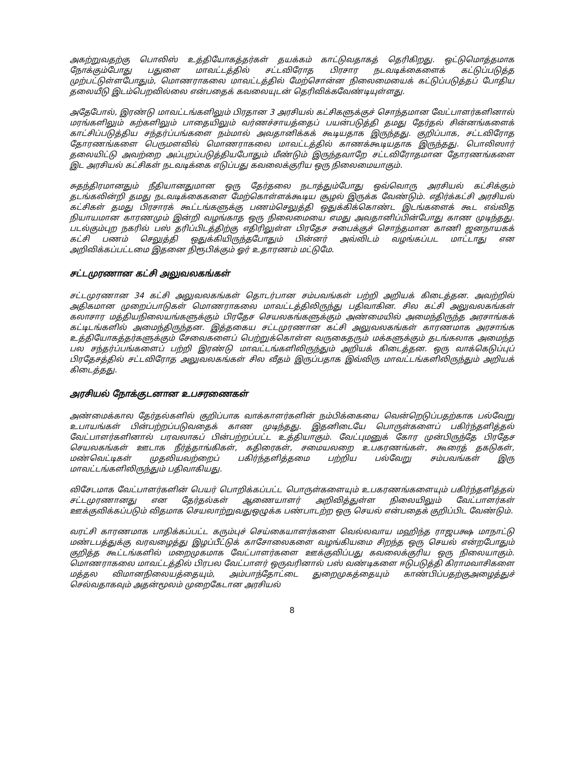அகற்றுவதற்கு பொலிஸ் உத்தியோகத்தர்கள் தயக்கம் காட்டுவதாகத் தெரிகிறது. ஒட்டுமொத்தமாக நோக்கும்போது பதுளை மாவட்டத்தில் சட்டவிரோத பிரசார நடவடிக்கைளைக் கட்டுப்படுத்த முற்பட்டுள்ளபோதும், மொணராகலை மாவட்டத்தில் மேற்சொன்ன நிலைமையைக் கட்டுப்படுத்தப் போதிய தலையீடு இடம்பெறவில்லை என்பதைக் கவலையுடன் தெரிவிக்கவேண்டியுள்ளது.
அதேபோல், இரண்டு மாவட்டங்களிலும் பிரதான 3 அரசியல் கட்சிகளுக்குச் சொந்தமான வேட்பாளர்களினால் மரங்களிலும் கற்களிலும் பாதையிலும் வர்ணச்சாயத்தைப் பயன்படுத்தி தமது தேர்தல் சின்னங்களைக் காட்சிப்படுத்திய சந்தர்ப்பங்களை நம்மால் அவதானிக்கக் கூடியதாக இருந்தது. குறிப்பாக, சட்டவிரோத தோரணங்களை பெருமளவில் மொணராகலை மாவட்டத்தில் காணக்கூடியதாக இருந்தது. பொலிஸார் தலையிட்டு அவற்றை அப்புறப்படுத்தியபோதும் மீண்டும் இருந்தவாறே சட்டவிரோதமான தோரணங்களை இட அரசியல் கட்சிகள் நடவடிக்கை எடுப்பது கவலைக்குரிய ஒரு நிலைமையாகும்.
சுதந்திரமானதும் நீதியானதுமான ஒரு தேர்தலை நடாத்தும்போது ஒவ்வொரு அரசியல் கட்சிக்கும் தடங்கலின்றி தமது நடவடிக்கைகளை மேற்கொள்ளக்கூடிய சூழல் இருக்க வேண்டும். எதிர்க்கட்சி அரசியல் கட்சிகள் தமது பிரசாரக் கூட்டங்களுக்கு பணம்செலுத்தி ஒதுக்கிக்கொண்ட இடங்களைக் கூட எவ்வித நியாயமான காரணமும் இன்றி வழங்காத ஒரு நிலைமையை எமது அவதானிப்பின்போது காண முடிந்தது. படல்கும்புற நகரில் பஸ் தரிப்பிடத்திற்கு எதிரிலுள்ள பிரதேச சபைக்குச் சொந்தமான காணி ஜனநாயகக் கட்சி பணம் செலுத்தி ஒதுக்கியிருந்தபோதும் பின்னர் அவ்விடம் வழங்கப்பட மாட்டாது என அறிவிக்கப்பட்டமை இதனை நிரூபிக்கும் ஓர் உதாரணம் மட்டுமே.
சட்டமுரணான கட்சி அலுவலகங்கள்
சட்டமுரணான 34 கட்சி அலுவலகங்கள் தொடர்பான சம்பவங்கள் பற்றி அறியக் கிடைத்தன. அவற்றில் அதிகமான முறைப்பாடுகள் மொணராகலை மாவட்டத்திலிருந்து பதிவாகின. சில கட்சி அலுவலகங்கள் கலாசார மத்தியநிலையங்களுக்கும் பிரதேச செயலகங்களுக்கும் அண்மையில் அமைந்திருந்த அரசாங்கக் கட்டிடங்களில் அமைந்திருந்தன. இத்தகைய சட்டமுரணான கட்சி அலுவலகங்கள் காரணமாக அரசாங்க உத்தியோகத்தர்களுக்கும் சேவைகளைப் பெற்றுக்கொள்ள வருகைதரும் மக்களுக்கும் தடங்கலாக அமைந்த பல சந்தர்ப்பங்களைப் பற்றி இரண்டு மாவட்டங்களிலிருந்தும் அறியக் கிடைத்தன. ஒரு வாக்கெடுப்புப் பிரதேசத்தில் சட்டவிரோத அலுவலகங்கள் சில வீதம் இருப்பதாக இவ்விரு மாவட்டங்களிலிருந்தும் அறியக் கிடைத்தது.
அரசியல் நோக்குடனான உபசரணைகள்
அண்மைக்கால தேர்தல்களில் குறிப்பாக வாக்காளர்களின் நம்பிக்கையை வென்றெடுப்பதற்காக பல்வேறு உபாயங்கள் பின்பற்றப்படுவதைக் காண முடிந்தது. இதனிடையே பொருள்களைப் பகிர்ந்தளித்தல் வேட்பாளர்களினால் பரவலாகப் பின்பற்றப்பட்ட உத்தியாகும். வேட்புமனுக் கோர முன்பிருந்தே பிரதேச செயலகங்கள் ஊடாக நீர்த்தாங்கிகள், கதிரைகள், சமையலறை உபகரணங்கள், கூரைத் தகடுகள், மண்வெட்டிகள் முதலியவற்றைப் பகிர்ந்தளித்தமை பற்றிய பல்வேறு சம்பவங்கள் இரு மாவட்டங்களிலிருந்தும் பதிவாகியது.
விசேடமாக வேட்பாளர்களின் பெயர் பொறிக்கப்பட்ட பொருள்களையும் உபகரணங்களையும் பகிர்ந்தளித்தல் சட்டமுரணானது என தேர்தல்கள் ஆணையாளர் அறிவித்துள்ள நிலையிலும் வேட்பாளர்கள் ஊக்குவிக்கப்படும் விதமாக செயலாற்றுவதுஒழுக்க பண்பாடற்ற ஒரு செயல் என்பதைக் குறிப்பிட வேண்டும்.
வரட்சி காரணமாக பாதிக்கப்பட்ட கரும்புச் செய்கையாளர்களை வெல்லவாய மஹிந்த ராஜபக்ஷ மாநாட்டு மண்டபத்துக்கு வரவழைத்து இழப்பீட்டுக் காசோலைகளை வழங்கியமை சிறந்த ஒரு செயல் என்றபோதும் குறித்த கூட்டங்களில் மறைமுகமாக வேட்பாளர்களை ஊக்குவிப்பது கவலைக்குரிய ஒரு நிலையாகும். மொணராகலை மாவட்டத்தில் பிரபல வேட்பாளர் ஒருவரினால் பஸ் வண்டிகளை ஈடுபடுத்தி கிராமவாசிகளை மத்தல விமானநிலையத்தையும், அம்பாந்தோட்டை துறைமுகத்தையும் காண்பிப்பதற்குஅழைத்துச் செல்வதாகவும் அதன்மூலம் முறைகேடான அரசியல்
8